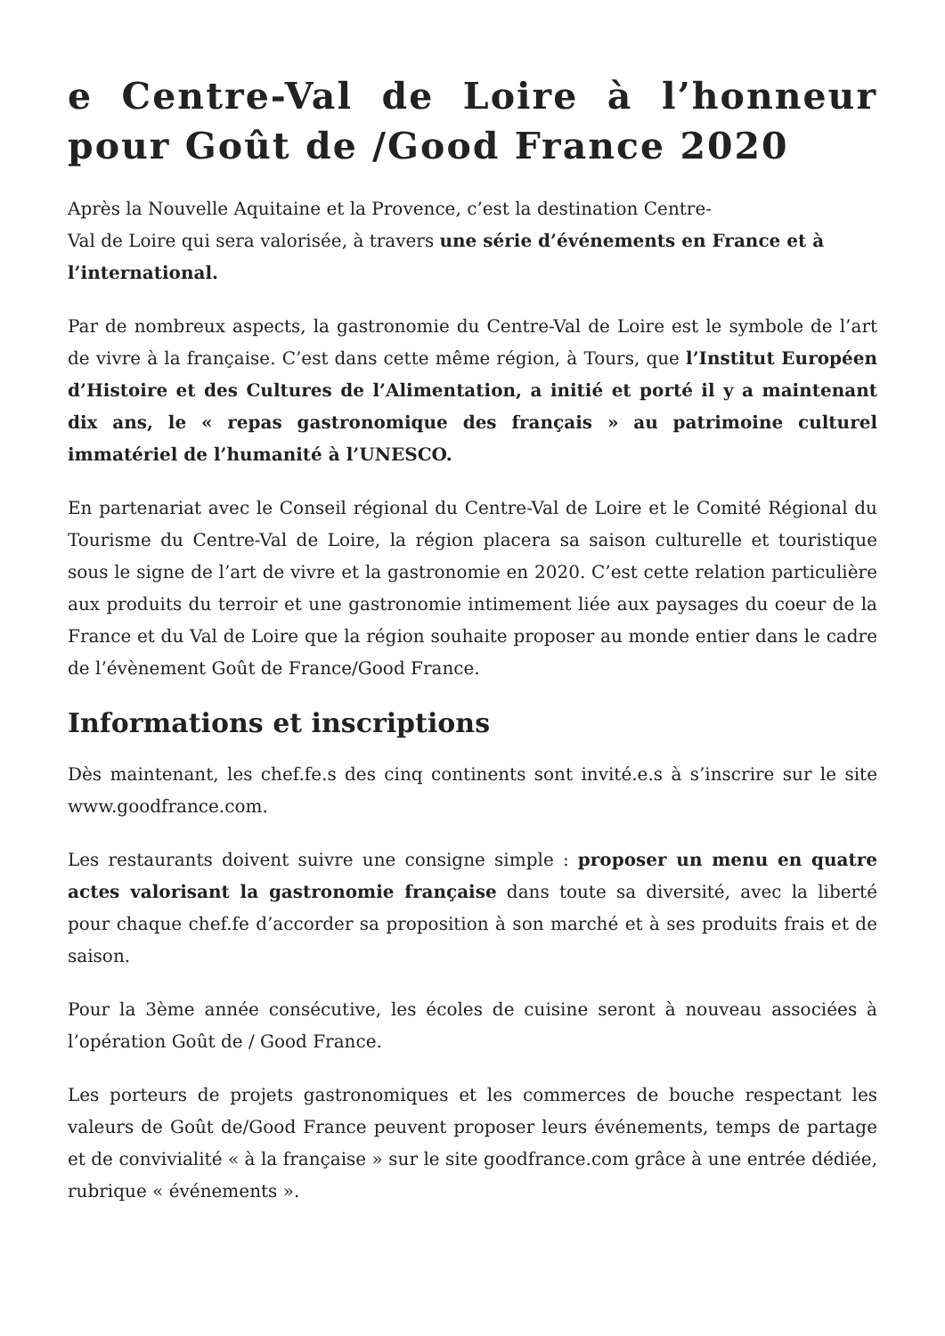e Centre-Val de Loire à l’honneur pour Goût de /Good France 2020
Après la Nouvelle Aquitaine et la Provence, c’est la destination Centre-
Val de Loire qui sera valorisée, à travers une série d’événements en France et à l’international.
Par de nombreux aspects, la gastronomie du Centre-Val de Loire est le symbole de l’art de vivre à la française. C’est dans cette même région, à Tours, que l’Institut Européen d’Histoire et des Cultures de l’Alimentation, a initié et porté il y a maintenant dix ans, le « repas gastronomique des français » au patrimoine culturel immatériel de l’humanité à l’UNESCO.
En partenariat avec le Conseil régional du Centre-Val de Loire et le Comité Régional du Tourisme du Centre-Val de Loire, la région placera sa saison culturelle et touristique sous le signe de l’art de vivre et la gastronomie en 2020. C’est cette relation particulière aux produits du terroir et une gastronomie intimement liée aux paysages du coeur de la France et du Val de Loire que la région souhaite proposer au monde entier dans le cadre de l’évènement Goût de France/Good France.
Informations et inscriptions
Dès maintenant, les chef.fe.s des cinq continents sont invité.e.s à s’inscrire sur le site www.goodfrance.com.
Les restaurants doivent suivre une consigne simple : proposer un menu en quatre actes valorisant la gastronomie française dans toute sa diversité, avec la liberté pour chaque chef.fe d’accorder sa proposition à son marché et à ses produits frais et de saison.
Pour la 3ème année consécutive, les écoles de cuisine seront à nouveau associées à l’opération Goût de / Good France.
Les porteurs de projets gastronomiques et les commerces de bouche respectant les valeurs de Goût de/Good France peuvent proposer leurs événements, temps de partage et de convivialité « à la française » sur le site goodfrance.com grâce à une entrée dédiée, rubrique « événements ».